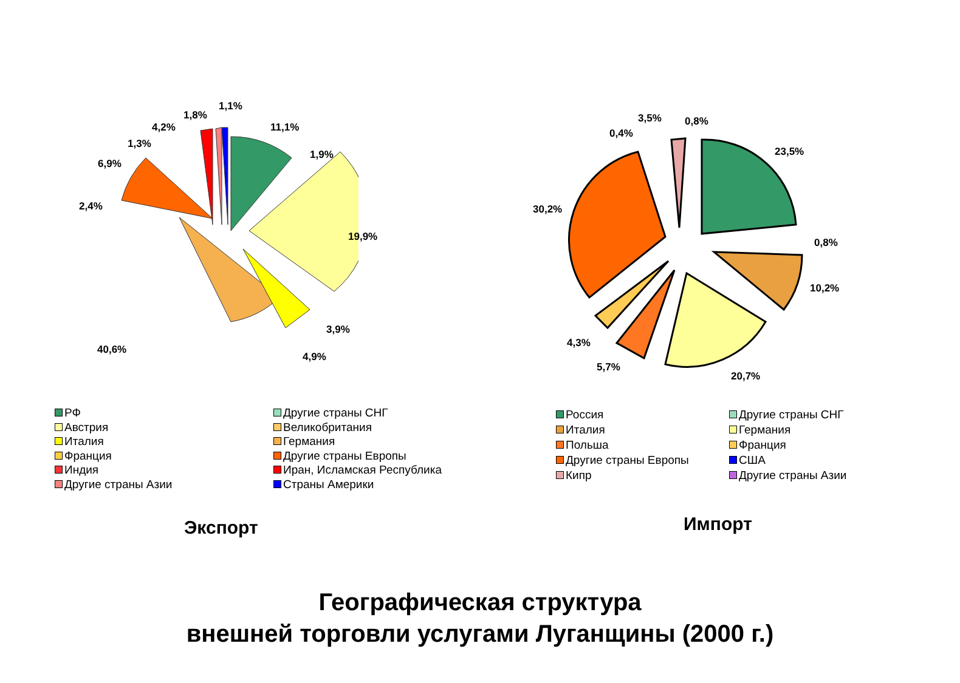11,1%
1,9%
19,9%
3,9%
4,9%
40,6%
2,4%
6,9%
1,3%
4,2%
1,8%
1,1%
23,5%
0,8%
10,2%
20,7%
5,7%
4,3%
30,2%
0,4%
3,5% 0,8%
РФ
Другие страны СНГ
Австрия
Великобритания
Италия
Германия
Франция
Другие страны Европы
Индия
Иран, Исламская Республика
Другие страны Азии
Страны Америки
Россия
Другие страны СНГ
Италия
Германия
Польша
Франция
Другие страны Европы
США
Кипр
Другие страны Азии
Экспорт Импорт
Географическая структура
внешней торговли услугами Луганщины (2000 г.)